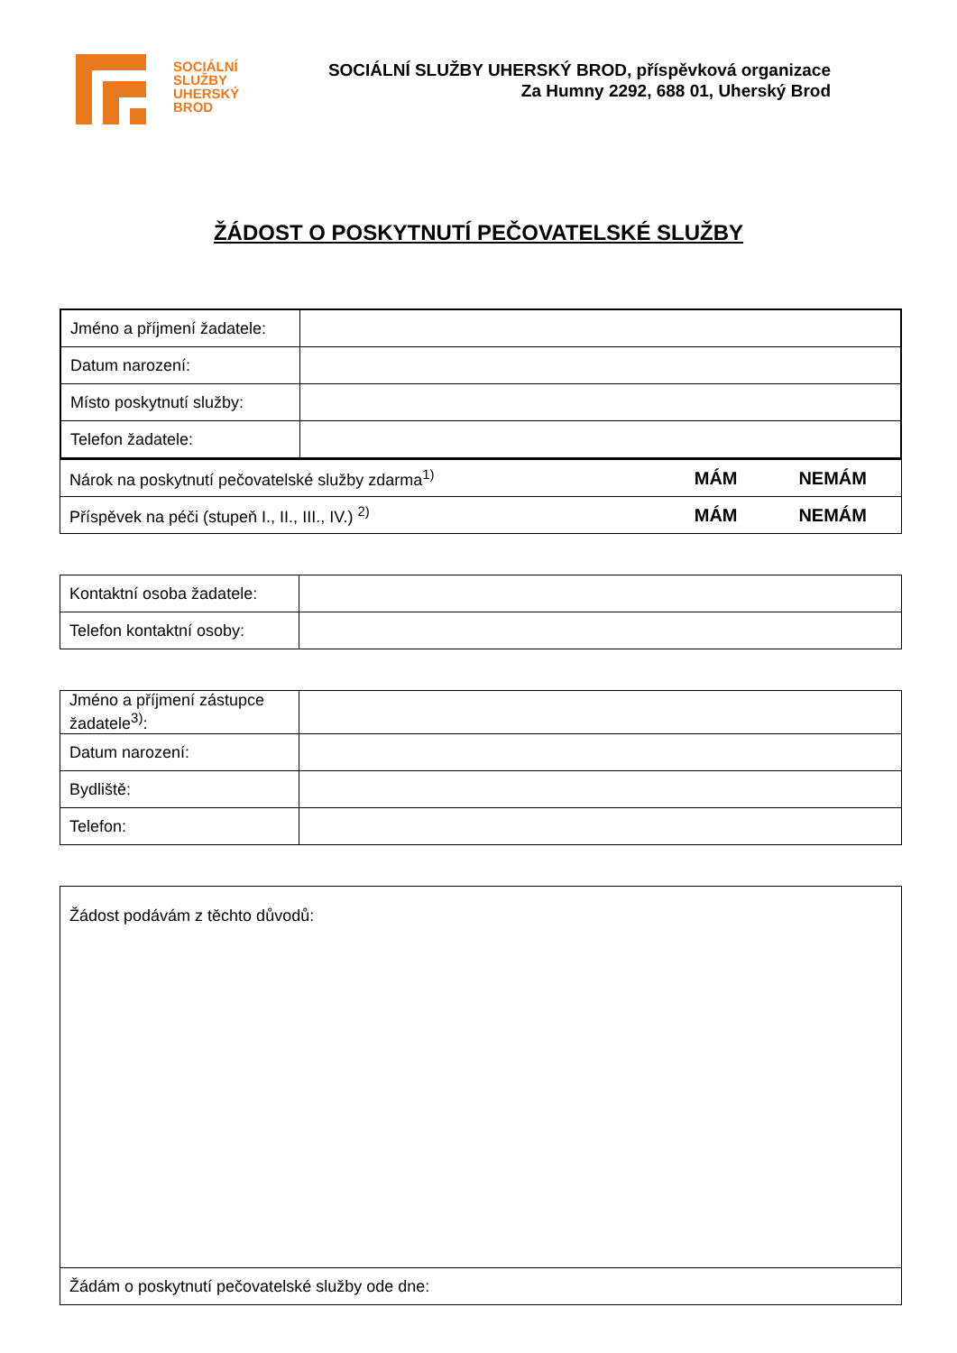SOCIÁLNÍ
SLUŽBY
UHERSKÝ
BROD
SOCIÁLNÍ SLUŽBY UHERSKÝ BROD, příspěvková organizace
Za Humny 2292, 688 01, Uherský Brod
ŽÁDOST O POSKYTNUTÍ PEČOVATELSKÉ SLUŽBY
| Jméno a příjmení žadatele: | |
| Datum narození: | |
| Místo poskytnutí služby: | |
| Telefon žadatele: | |
| Nárok na poskytnutí pečovatelské služby zdarma<sup>1)</sup> | MÁM | NEMÁM |
| Příspěvek na péči (stupeň I., II., III., IV.) <sup>2)</sup> | MÁM | NEMÁM |
| Kontaktní osoba žadatele: | |
| Telefon kontaktní osoby: | |
| Jméno a příjmení zástupce žadatele<sup>3)</sup>: | |
| Datum narození: | |
| Bydliště: | |
| Telefon: | |
| Žádost podávám z těchto důvodů: |
| Žádám o poskytnutí pečovatelské služby ode dne: |